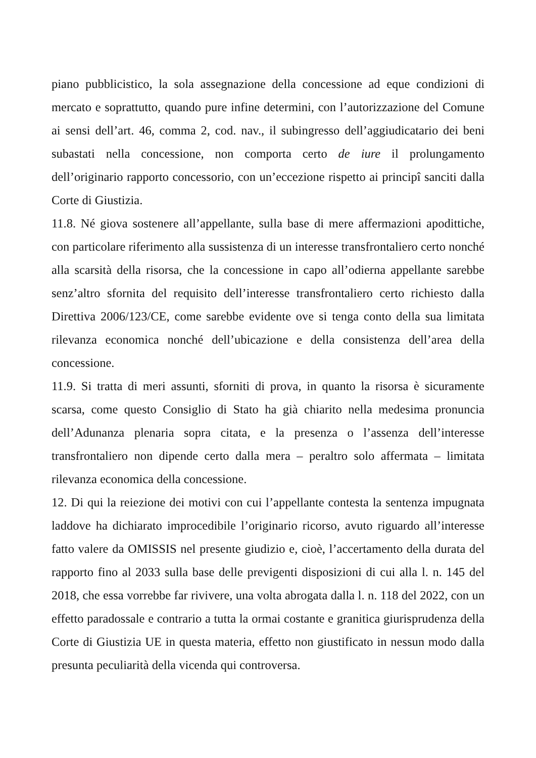piano pubblicistico, la sola assegnazione della concessione ad eque condizioni di mercato e soprattutto, quando pure infine determini, con l’autorizzazione del Comune ai sensi dell’art. 46, comma 2, cod. nav., il subingresso dell’aggiudicatario dei beni subastati nella concessione, non comporta certo de iure il prolungamento dell’originario rapporto concessorio, con un’eccezione rispetto ai principî sanciti dalla Corte di Giustizia.
11.8. Né giova sostenere all’appellante, sulla base di mere affermazioni apodittiche, con particolare riferimento alla sussistenza di un interesse transfrontaliero certo nonché alla scarsità della risorsa, che la concessione in capo all’odierna appellante sarebbe senz’altro sfornita del requisito dell’interesse transfrontaliero certo richiesto dalla Direttiva 2006/123/CE, come sarebbe evidente ove si tenga conto della sua limitata rilevanza economica nonché dell’ubicazione e della consistenza dell’area della concessione.
11.9. Si tratta di meri assunti, sforniti di prova, in quanto la risorsa è sicuramente scarsa, come questo Consiglio di Stato ha già chiarito nella medesima pronuncia dell’Adunanza plenaria sopra citata, e la presenza o l’assenza dell’interesse transfrontaliero non dipende certo dalla mera – peraltro solo affermata – limitata rilevanza economica della concessione.
12. Di qui la reiezione dei motivi con cui l’appellante contesta la sentenza impugnata laddove ha dichiarato improcedibile l’originario ricorso, avuto riguardo all’interesse fatto valere da OMISSIS nel presente giudizio e, cioè, l’accertamento della durata del rapporto fino al 2033 sulla base delle previgenti disposizioni di cui alla l. n. 145 del 2018, che essa vorrebbe far rivivere, una volta abrogata dalla l. n. 118 del 2022, con un effetto paradossale e contrario a tutta la ormai costante e granitica giurisprudenza della Corte di Giustizia UE in questa materia, effetto non giustificato in nessun modo dalla presunta peculiarità della vicenda qui controversa.